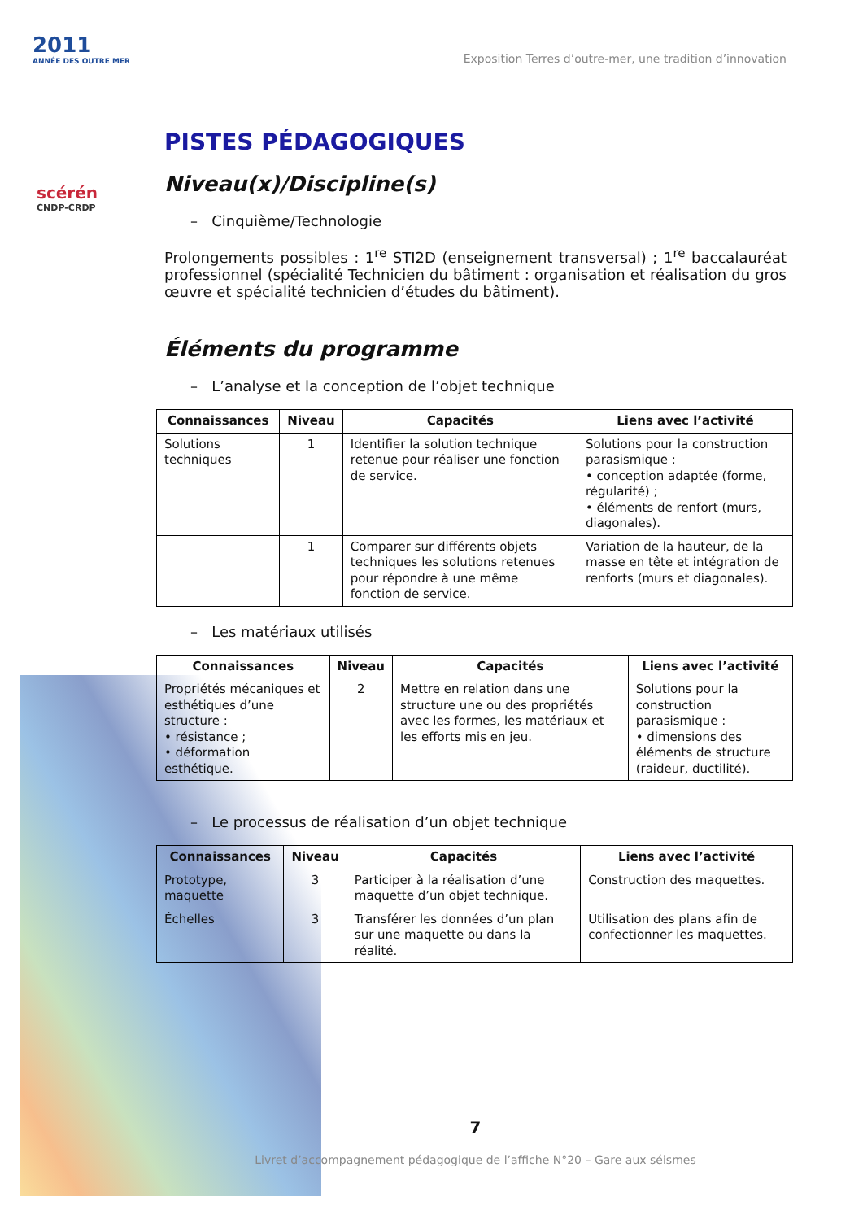2011
ANNÉE DES OUTRE MER
scérén
CNDP-CRDP
Exposition Terres d’outre-mer, une tradition d’innovation
PISTES PÉDAGOGIQUES
Niveau(x)/Discipline(s)
– Cinquième/Technologie
Prolongements possibles : 1<sup>re</sup> STI2D (enseignement transversal) ; 1<sup>re</sup> baccalauréat professionnel (spécialité Technicien du bâtiment : organisation et réalisation du gros œuvre et spécialité technicien d’études du bâtiment).
Éléments du programme
– L’analyse et la conception de l’objet technique
| Connaissances | Niveau | Capacités | Liens avec l’activité |
| --- | --- | --- | --- |
| Solutions techniques | 1 | Identifier la solution technique retenue pour réaliser une fonction de service. | Solutions pour la construction parasismique : • conception adaptée (forme, régularité) ; • éléments de renfort (murs, diagonales). |
| | 1 | Comparer sur différents objets techniques les solutions retenues pour répondre à une même fonction de service. | Variation de la hauteur, de la masse en tête et intégration de renforts (murs et diagonales). |
– Les matériaux utilisés
| Connaissances | Niveau | Capacités | Liens avec l’activité |
| --- | --- | --- | --- |
| Propriétés mécaniques et esthétiques d’une structure : • résistance ; • déformation esthétique. | 2 | Mettre en relation dans une structure une ou des propriétés avec les formes, les matériaux et les efforts mis en jeu. | Solutions pour la construction parasismique : • dimensions des éléments de structure (raideur, ductilité). |
– Le processus de réalisation d’un objet technique
| Connaissances | Niveau | Capacités | Liens avec l’activité |
| --- | --- | --- | --- |
| Prototype, maquette | 3 | Participer à la réalisation d’une maquette d’un objet technique. | Construction des maquettes. |
| Échelles | 3 | Transférer les données d’un plan sur une maquette ou dans la réalité. | Utilisation des plans afin de confectionner les maquettes. |
7
Livret d’accompagnement pédagogique de l’affiche N°20 – Gare aux séismes